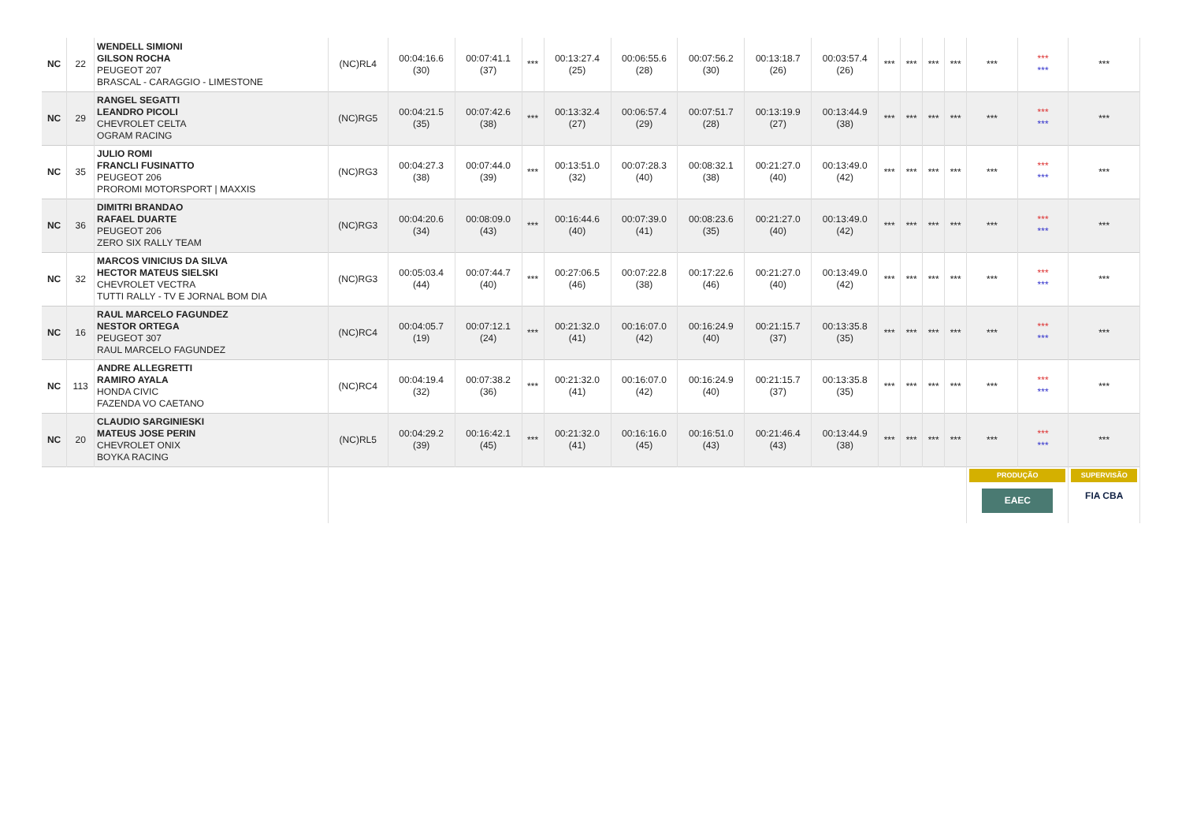| NC | 22 | WENDELL SIMIONI GILSON ROCHA PEUGEOT 207 BRASCAL - CARAGGIO - LIMESTONE | (NC)RL4 | 00:04:16.6 (30) | 00:07:41.1 (37) | *** | 00:13:27.4 (25) | 00:06:55.6 (28) | 00:07:56.2 (30) | 00:13:18.7 (26) | 00:03:57.4 (26) | *** | *** | *** | *** | *** | *** *** | *** |
| NC | 29 | RANGEL SEGATTI LEANDRO PICOLI CHEVROLET CELTA OGRAM RACING | (NC)RG5 | 00:04:21.5 (35) | 00:07:42.6 (38) | *** | 00:13:32.4 (27) | 00:06:57.4 (29) | 00:07:51.7 (28) | 00:13:19.9 (27) | 00:13:44.9 (38) | *** | *** | *** | *** | *** | *** *** | *** |
| NC | 35 | JULIO ROMI FRANCLI FUSINATTO PEUGEOT 206 PROROMI MOTORSPORT / MAXXIS | (NC)RG3 | 00:04:27.3 (38) | 00:07:44.0 (39) | *** | 00:13:51.0 (32) | 00:07:28.3 (40) | 00:08:32.1 (38) | 00:21:27.0 (40) | 00:13:49.0 (42) | *** | *** | *** | *** | *** | *** *** | *** |
| NC | 36 | DIMITRI BRANDAO RAFAEL DUARTE PEUGEOT 206 ZERO SIX RALLY TEAM | (NC)RG3 | 00:04:20.6 (34) | 00:08:09.0 (43) | *** | 00:16:44.6 (40) | 00:07:39.0 (41) | 00:08:23.6 (35) | 00:21:27.0 (40) | 00:13:49.0 (42) | *** | *** | *** | *** | *** | *** *** | *** |
| NC | 32 | MARCOS VINICIUS DA SILVA HECTOR MATEUS SIELSKI CHEVROLET VECTRA TUTTI RALLY - TV E JORNAL BOM DIA | (NC)RG3 | 00:05:03.4 (44) | 00:07:44.7 (40) | *** | 00:27:06.5 (46) | 00:07:22.8 (38) | 00:17:22.6 (46) | 00:21:27.0 (40) | 00:13:49.0 (42) | *** | *** | *** | *** | *** | *** *** | *** |
| NC | 16 | RAUL MARCELO FAGUNDEZ NESTOR ORTEGA PEUGEOT 307 RAUL MARCELO FAGUNDEZ | (NC)RC4 | 00:04:05.7 (19) | 00:07:12.1 (24) | *** | 00:21:32.0 (41) | 00:16:07.0 (42) | 00:16:24.9 (40) | 00:21:15.7 (37) | 00:13:35.8 (35) | *** | *** | *** | *** | *** | *** *** | *** |
| NC | 113 | ANDRE ALLEGRETTI RAMIRO AYALA HONDA CIVIC FAZENDA VO CAETANO | (NC)RC4 | 00:04:19.4 (32) | 00:07:38.2 (36) | *** | 00:21:32.0 (41) | 00:16:07.0 (42) | 00:16:24.9 (40) | 00:21:15.7 (37) | 00:13:35.8 (35) | *** | *** | *** | *** | *** | *** *** | *** |
| NC | 20 | CLAUDIO SARGINIESKI MATEUS JOSE PERIN CHEVROLET ONIX BOYKA RACING | (NC)RL5 | 00:04:29.2 (39) | 00:16:42.1 (45) | *** | 00:21:32.0 (41) | 00:16:16.0 (45) | 00:16:51.0 (43) | 00:21:46.4 (43) | 00:13:44.9 (38) | *** | *** | *** | *** | *** | *** *** | *** |
| | | | | | | | | | | | | | | | | PRODUÇÃO EAEC | | SUPERVISÃO FIA CBA |